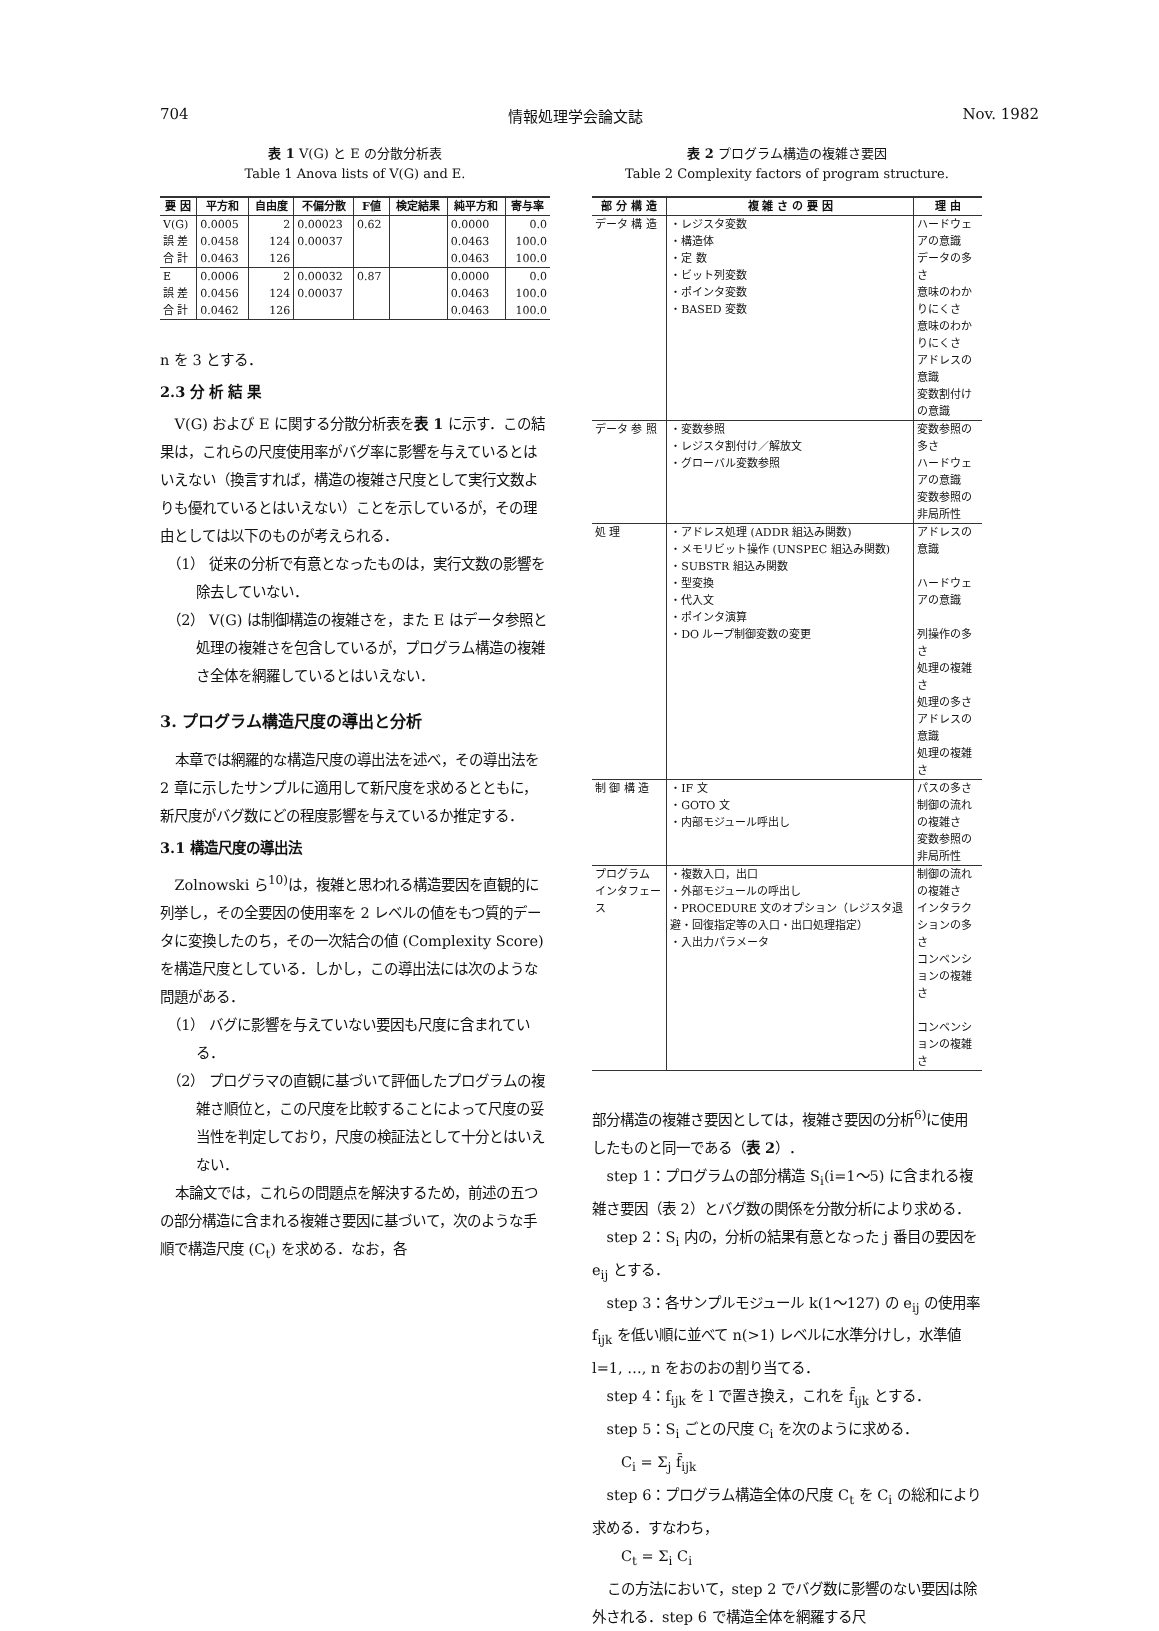704 情報処理学会論文誌 Nov. 1982
表 1 V(G) と E の分散分析表
Table 1 Anova lists of V(G) and E.
| 要 因 | 平方和 | 自由度 | 不偏分散 | F値 | 検定結果 | 純平方和 | 寄与率 |
| --- | --- | --- | --- | --- | --- | --- | --- |
| V(G) | 0.0005 | 2 | 0.00023 | 0.62 | | 0.0000 | 0.0 |
| 誤 差 | 0.0458 | 124 | 0.00037 | | | 0.0463 | 100.0 |
| 合 計 | 0.0463 | 126 | | | | 0.0463 | 100.0 |
| E | 0.0006 | 2 | 0.00032 | 0.87 | | 0.0000 | 0.0 |
| 誤 差 | 0.0456 | 124 | 0.00037 | | | 0.0463 | 100.0 |
| 合 計 | 0.0462 | 126 | | | | 0.0463 | 100.0 |
n を 3 とする．
2.3 分 析 結 果
V(G) および E に関する分散分析表を表 1 に示す．この結果は，これらの尺度使用率がバグ率に影響を与えているとはいえない（換言すれば，構造の複雑さ尺度として実行文数よりも優れているとはいえない）ことを示しているが，その理由としては以下のものが考えられる．
（1） 従来の分析で有意となったものは，実行文数の影響を除去していない．
（2） V(G) は制御構造の複雑さを，また E はデータ参照と処理の複雑さを包含しているが，プログラム構造の複雑さ全体を網羅しているとはいえない．
3. プログラム構造尺度の導出と分析
本章では網羅的な構造尺度の導出法を述べ，その導出法を 2 章に示したサンプルに適用して新尺度を求めるとともに，新尺度がバグ数にどの程度影響を与えているか推定する．
3.1 構造尺度の導出法
Zolnowski ら<sup>10)</sup>は，複雑と思われる構造要因を直観的に列挙し，その全要因の使用率を 2 レベルの値をもつ質的データに変換したのち，その一次結合の値 (Complexity Score) を構造尺度としている．しかし，この導出法には次のような問題がある．
（1） バグに影響を与えていない要因も尺度に含まれている．
（2） プログラマの直観に基づいて評価したプログラムの複雑さ順位と，この尺度を比較することによって尺度の妥当性を判定しており，尺度の検証法として十分とはいえない．
本論文では，これらの問題点を解決するため，前述の五つの部分構造に含まれる複雑さ要因に基づいて，次のような手順で構造尺度 (C<sub>t</sub>) を求める．なお，各
表 2 プログラム構造の複雑さ要因
Table 2 Complexity factors of program structure.
| 部 分 構 造 | 複 雑 さ の 要 因 | 理 由 |
| --- | --- | --- |
| データ 構 造 | ・レジスタ変数 ・構造体 ・定 数 ・ビット列変数 ・ポインタ変数 ・BASED 変数 | ハードウェアの意識 データの多さ 意味のわかりにくさ 意味のわかりにくさ アドレスの意識 変数割付けの意識 |
| データ 参 照 | ・変数参照 ・レジスタ割付け／解放文 ・グローバル変数参照 | 変数参照の多さ ハードウェアの意識 変数参照の非局所性 |
| 処 理 | ・アドレス処理 (ADDR 組込み関数) ・メモリビット操作 (UNSPEC 組込み関数) ・SUBSTR 組込み関数 ・型変換 ・代入文 ・ポインタ演算 ・DO ループ制御変数の変更 | アドレスの意識 ハードウェアの意識 列操作の多さ 処理の複雑さ 処理の多さ アドレスの意識 処理の複雑さ |
| 制 御 構 造 | ・IF 文 ・GOTO 文 ・内部モジュール呼出し | パスの多さ 制御の流れの複雑さ 変数参照の非局所性 |
| プログラム インタフェース | ・複数入口，出口 ・外部モジュールの呼出し ・PROCEDURE 文のオプション（レジスタ退避・回復指定等の入口・出口処理指定） ・入出力パラメータ | 制御の流れの複雑さ インタラクションの多さ コンベンションの複雑さ コンベンションの複雑さ |
部分構造の複雑さ要因としては，複雑さ要因の分析<sup>6)</sup>に使用したものと同一である（表 2）．
step 1：プログラムの部分構造 S<sub>i</sub>(i=1〜5) に含まれる複雑さ要因（表 2）とバグ数の関係を分散分析により求める．
step 2：S<sub>i</sub> 内の，分析の結果有意となった j 番目の要因を e<sub>ij</sub> とする．
step 3：各サンプルモジュール k(1〜127) の e<sub>ij</sub> の使用率 f<sub>ijk</sub> を低い順に並べて n(>1) レベルに水準分けし，水準値 l=1, …, n をおのおの割り当てる．
step 4：f<sub>ijk</sub> を l で置き換え，これを f̄<sub>ijk</sub> とする．
step 5：S<sub>i</sub> ごとの尺度 C<sub>i</sub> を次のように求める．
C<sub>i</sub> = Σ<sub>j</sub> f̄<sub>ijk</sub>
step 6：プログラム構造全体の尺度 C<sub>t</sub> を C<sub>i</sub> の総和により求める．すなわち，
C<sub>t</sub> = Σ<sub>i</sub> C<sub>i</sub>
この方法において，step 2 でバグ数に影響のない要因は除外される．step 6 で構造全体を網羅する尺